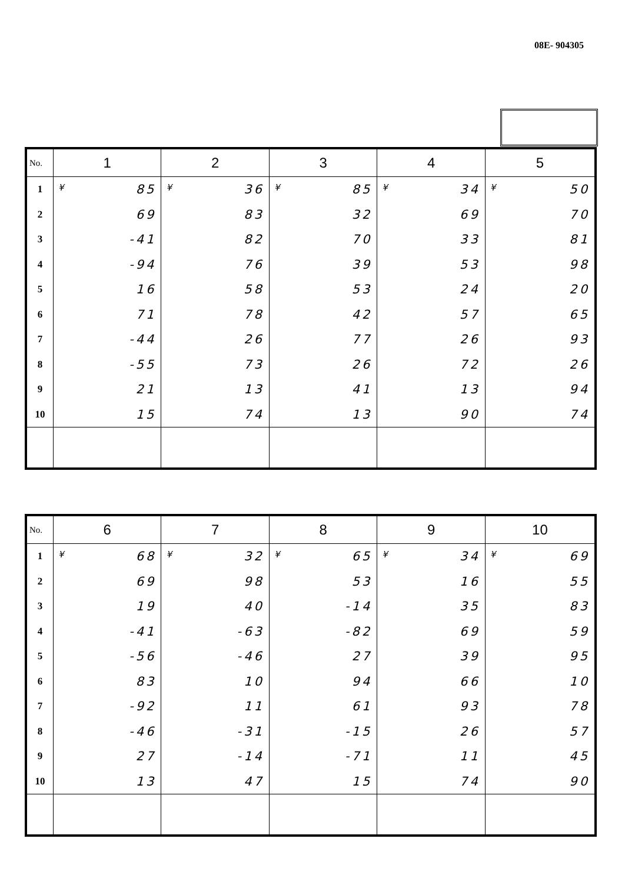08E- 904305
| No. | 1 | 2 | 3 | 4 | 5 |
| --- | --- | --- | --- | --- | --- |
| 1 | ¥ 85 | ¥ 36 | ¥ 85 | ¥ 34 | ¥ 50 |
| 2 | 69 | 83 | 32 | 69 | 70 |
| 3 | -41 | 82 | 70 | 33 | 81 |
| 4 | -94 | 76 | 39 | 53 | 98 |
| 5 | 16 | 58 | 53 | 24 | 20 |
| 6 | 71 | 78 | 42 | 57 | 65 |
| 7 | -44 | 26 | 77 | 26 | 93 |
| 8 | -55 | 73 | 26 | 72 | 26 |
| 9 | 21 | 13 | 41 | 13 | 94 |
| 10 | 15 | 74 | 13 | 90 | 74 |
| No. | 6 | 7 | 8 | 9 | 10 |
| --- | --- | --- | --- | --- | --- |
| 1 | ¥ 68 | ¥ 32 | ¥ 65 | ¥ 34 | ¥ 69 |
| 2 | 69 | 98 | 53 | 16 | 55 |
| 3 | 19 | 40 | -14 | 35 | 83 |
| 4 | -41 | -63 | -82 | 69 | 59 |
| 5 | -56 | -46 | 27 | 39 | 95 |
| 6 | 83 | 10 | 94 | 66 | 10 |
| 7 | -92 | 11 | 61 | 93 | 78 |
| 8 | -46 | -31 | -15 | 26 | 57 |
| 9 | 27 | -14 | -71 | 11 | 45 |
| 10 | 13 | 47 | 15 | 74 | 90 |